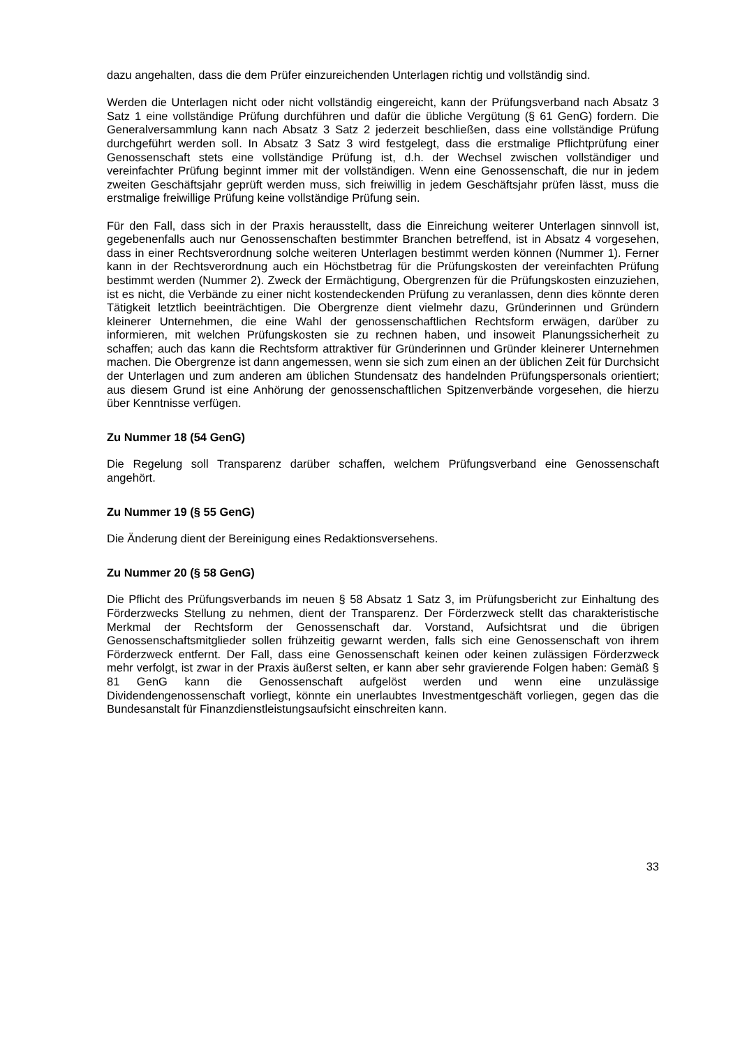dazu angehalten, dass die dem Prüfer einzureichenden Unterlagen richtig und vollständig sind.
Werden die Unterlagen nicht oder nicht vollständig eingereicht, kann der Prüfungsverband nach Absatz 3 Satz 1 eine vollständige Prüfung durchführen und dafür die übliche Vergütung (§ 61 GenG) fordern. Die Generalversammlung kann nach Absatz 3 Satz 2 jederzeit beschließen, dass eine vollständige Prüfung durchgeführt werden soll. In Absatz 3 Satz 3 wird festgelegt, dass die erstmalige Pflichtprüfung einer Genossenschaft stets eine vollständige Prüfung ist, d.h. der Wechsel zwischen vollständiger und vereinfachter Prüfung beginnt immer mit der vollständigen. Wenn eine Genossenschaft, die nur in jedem zweiten Geschäftsjahr geprüft werden muss, sich freiwillig in jedem Geschäftsjahr prüfen lässt, muss die erstmalige freiwillige Prüfung keine vollständige Prüfung sein.
Für den Fall, dass sich in der Praxis herausstellt, dass die Einreichung weiterer Unterlagen sinnvoll ist, gegebenenfalls auch nur Genossenschaften bestimmter Branchen betreffend, ist in Absatz 4 vorgesehen, dass in einer Rechtsverordnung solche weiteren Unterlagen bestimmt werden können (Nummer 1). Ferner kann in der Rechtsverordnung auch ein Höchstbetrag für die Prüfungskosten der vereinfachten Prüfung bestimmt werden (Nummer 2). Zweck der Ermächtigung, Obergrenzen für die Prüfungskosten einzuziehen, ist es nicht, die Verbände zu einer nicht kostendeckenden Prüfung zu veranlassen, denn dies könnte deren Tätigkeit letztlich beeinträchtigen. Die Obergrenze dient vielmehr dazu, Gründerinnen und Gründern kleinerer Unternehmen, die eine Wahl der genossenschaftlichen Rechtsform erwägen, darüber zu informieren, mit welchen Prüfungskosten sie zu rechnen haben, und insoweit Planungssicherheit zu schaffen; auch das kann die Rechtsform attraktiver für Gründerinnen und Gründer kleinerer Unternehmen machen. Die Obergrenze ist dann angemessen, wenn sie sich zum einen an der üblichen Zeit für Durchsicht der Unterlagen und zum anderen am üblichen Stundensatz des handelnden Prüfungspersonals orientiert; aus diesem Grund ist eine Anhörung der genossenschaftlichen Spitzenverbände vorgesehen, die hierzu über Kenntnisse verfügen.
Zu Nummer 18 (54 GenG)
Die Regelung soll Transparenz darüber schaffen, welchem Prüfungsverband eine Genossenschaft angehört.
Zu Nummer 19 (§ 55 GenG)
Die Änderung dient der Bereinigung eines Redaktionsversehens.
Zu Nummer 20 (§ 58 GenG)
Die Pflicht des Prüfungsverbands im neuen § 58 Absatz 1 Satz 3, im Prüfungsbericht zur Einhaltung des Förderzwecks Stellung zu nehmen, dient der Transparenz. Der Förderzweck stellt das charakteristische Merkmal der Rechtsform der Genossenschaft dar. Vorstand, Aufsichtsrat und die übrigen Genossenschaftsmitglieder sollen frühzeitig gewarnt werden, falls sich eine Genossenschaft von ihrem Förderzweck entfernt. Der Fall, dass eine Genossenschaft keinen oder keinen zulässigen Förderzweck mehr verfolgt, ist zwar in der Praxis äußerst selten, er kann aber sehr gravierende Folgen haben: Gemäß § 81 GenG kann die Genossenschaft aufgelöst werden und wenn eine unzulässige Dividendengenossenschaft vorliegt, könnte ein unerlaubtes Investmentgeschäft vorliegen, gegen das die Bundesanstalt für Finanzdienstleistungsaufsicht einschreiten kann.
33